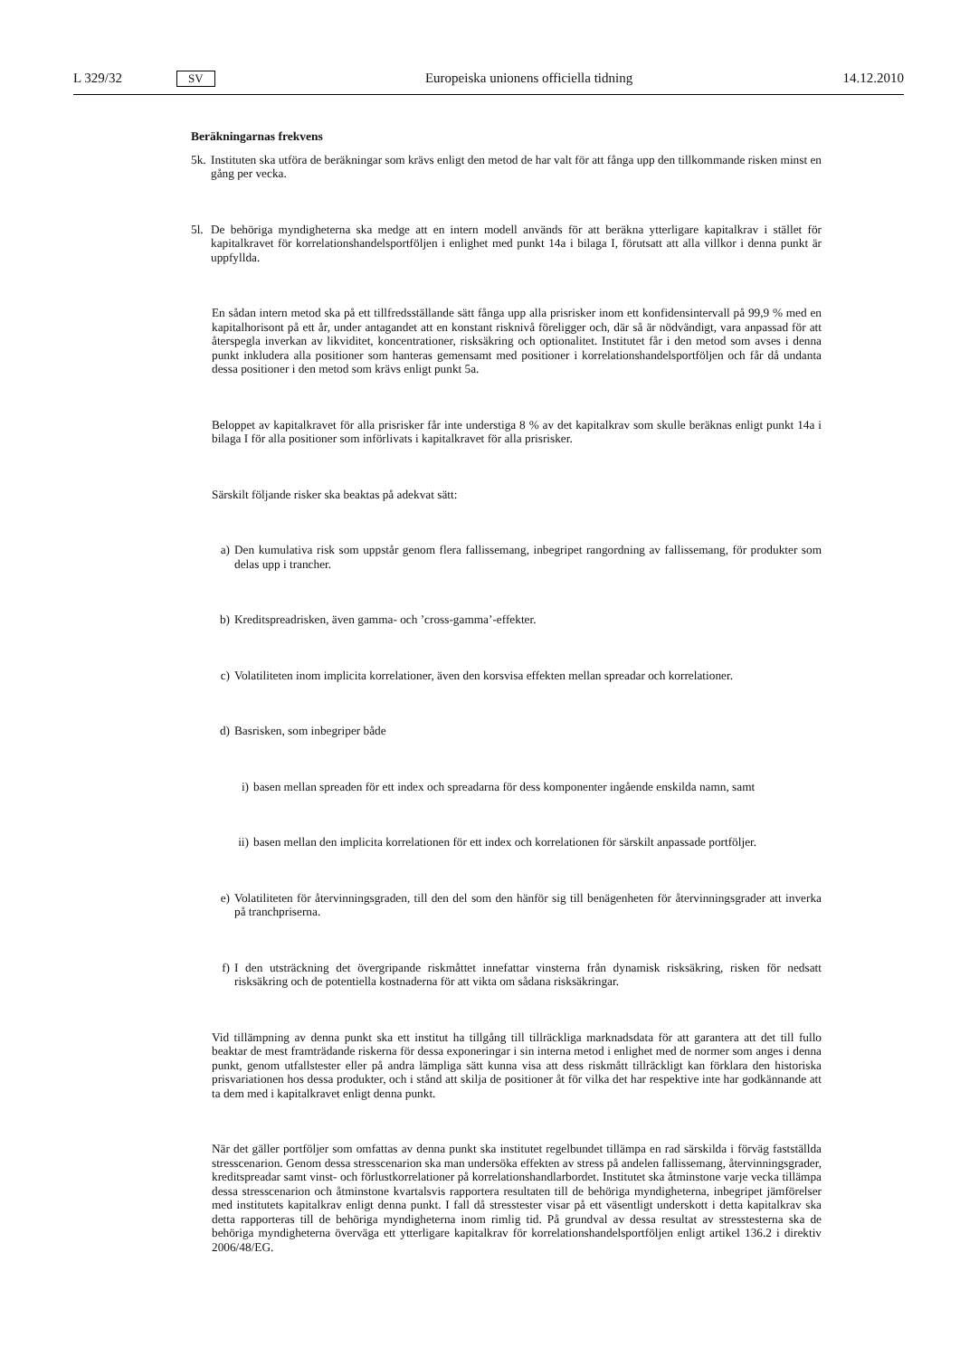L 329/32 SV Europeiska unionens officiella tidning 14.12.2010
Beräkningarnas frekvens
5k.
Instituten ska utföra de beräkningar som krävs enligt den metod de har valt för att fånga upp den tillkommande risken minst en gång per vecka.
5l.
De behöriga myndigheterna ska medge att en intern modell används för att beräkna ytterligare kapitalkrav i stället för kapitalkravet för korrelationshandelsportföljen i enlighet med punkt 14a i bilaga I, förutsatt att alla villkor i denna punkt är uppfyllda.
En sådan intern metod ska på ett tillfredsställande sätt fånga upp alla prisrisker inom ett konfidensintervall på 99,9 % med en kapitalhorisont på ett år, under antagandet att en konstant risknivå föreligger och, där så är nödvändigt, vara anpassad för att återspegla inverkan av likviditet, koncentrationer, risksäkring och optionalitet. Institutet får i den metod som avses i denna punkt inkludera alla positioner som hanteras gemensamt med positioner i korrelationshandelsportföljen och får då undanta dessa positioner i den metod som krävs enligt punkt 5a.
Beloppet av kapitalkravet för alla prisrisker får inte understiga 8 % av det kapitalkrav som skulle beräknas enligt punkt 14a i bilaga I för alla positioner som införlivats i kapitalkravet för alla prisrisker.
Särskilt följande risker ska beaktas på adekvat sätt:
a) Den kumulativa risk som uppstår genom flera fallissemang, inbegripet rangordning av fallissemang, för produkter som delas upp i trancher.
b) Kreditspreadrisken, även gamma- och ’cross-gamma’-effekter.
c) Volatiliteten inom implicita korrelationer, även den korsvisa effekten mellan spreadar och korrelationer.
d) Basrisken, som inbegriper både
i) basen mellan spreaden för ett index och spreadarna för dess komponenter ingående enskilda namn, samt
ii)
basen mellan den implicita korrelationen för ett index och korrelationen för särskilt anpassade portföljer.
e) Volatiliteten för återvinningsgraden, till den del som den hänför sig till benägenheten för återvinningsgrader att inverka på tranchpriserna.
f) I den utsträckning det övergripande riskmåttet innefattar vinsterna från dynamisk risksäkring, risken för nedsatt risksäkring och de potentiella kostnaderna för att vikta om sådana risksäkringar.
Vid tillämpning av denna punkt ska ett institut ha tillgång till tillräckliga marknadsdata för att garantera att det till fullo beaktar de mest framträdande riskerna för dessa exponeringar i sin interna metod i enlighet med de normer som anges i denna punkt, genom utfallstester eller på andra lämpliga sätt kunna visa att dess riskmått tillräckligt kan förklara den historiska prisvariationen hos dessa produkter, och i stånd att skilja de positioner åt för vilka det har respektive inte har godkännande att ta dem med i kapitalkravet enligt denna punkt.
När det gäller portföljer som omfattas av denna punkt ska institutet regelbundet tillämpa en rad särskilda i förväg fastställda stresscenarion. Genom dessa stresscenarion ska man undersöka effekten av stress på andelen fallissemang, återvinningsgrader, kreditspreadar samt vinst- och förlustkorrelationer på korrelationshandlarbor­det. Institutet ska åtminstone varje vecka tillämpa dessa stresscenarion och åtminstone kvartalsvis rapportera resultaten till de behöriga myndigheterna, inbegripet jämförelser med institutets kapitalkrav enligt denna punkt. I fall då stresstester visar på ett väsentligt underskott i detta kapitalkrav ska detta rapporteras till de behöriga myndigheterna inom rimlig tid. På grundval av dessa resultat av stresstesterna ska de behöriga myndigheterna överväga ett ytterligare kapitalkrav för korrelationshandelsportföljen enligt artikel 136.2 i direktiv 2006/48/EG.